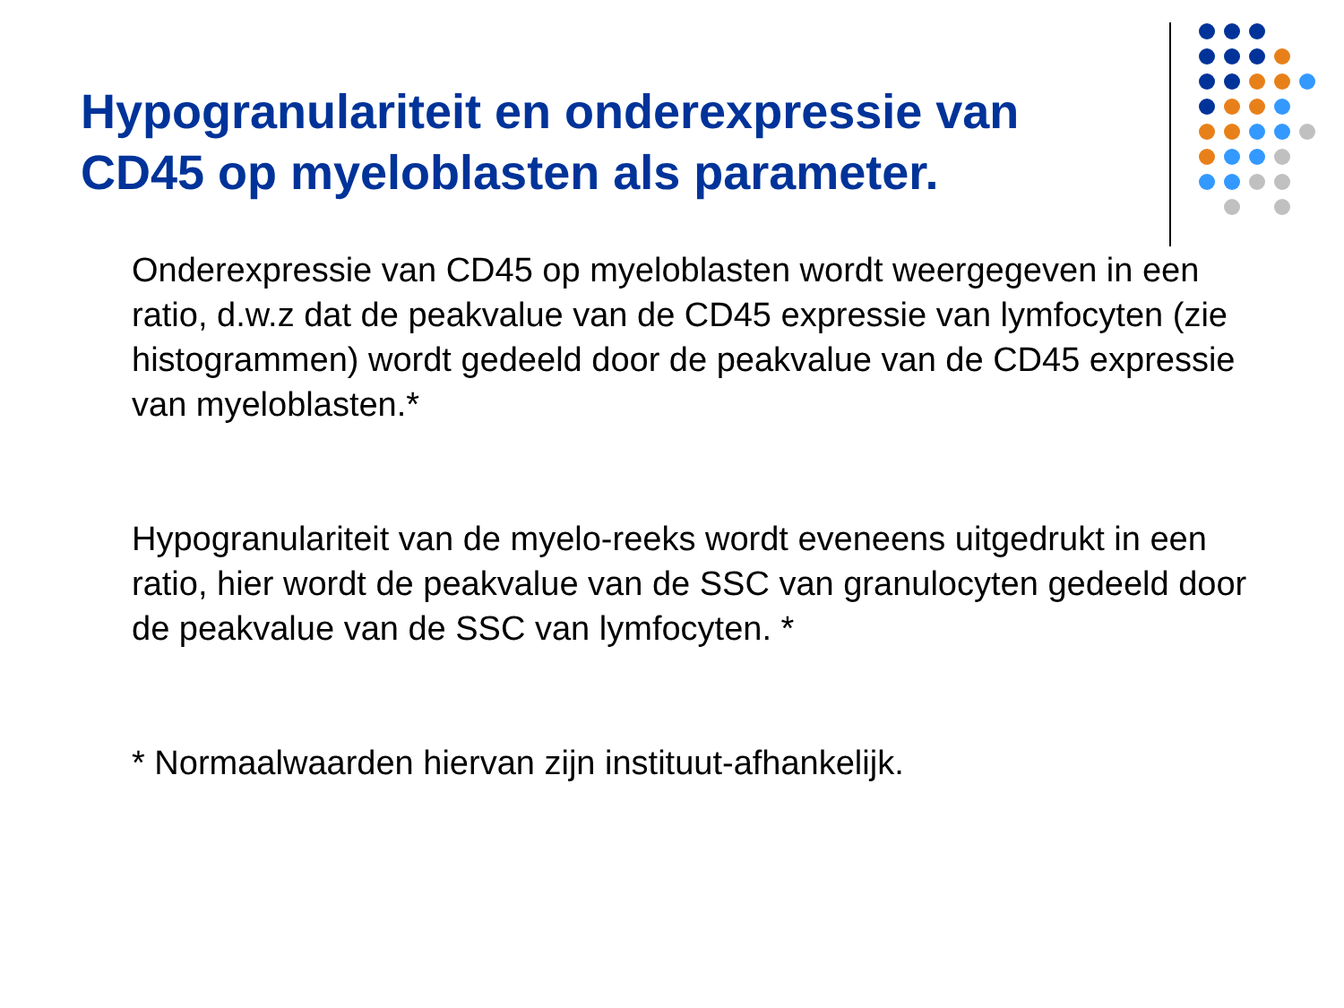Hypogranulariteit en onderexpressie van CD45 op myeloblasten als parameter.
Onderexpressie van CD45 op myeloblasten wordt weergegeven in een ratio, d.w.z dat de peakvalue van de CD45 expressie van lymfocyten (zie histogrammen) wordt gedeeld door de peakvalue van de CD45 expressie van myeloblasten.*
Hypogranulariteit van de myelo-reeks wordt eveneens uitgedrukt in een ratio, hier wordt de peakvalue van de SSC van granulocyten gedeeld door de peakvalue van de SSC van lymfocyten. *
* Normaalwaarden hiervan zijn instituut-afhankelijk.